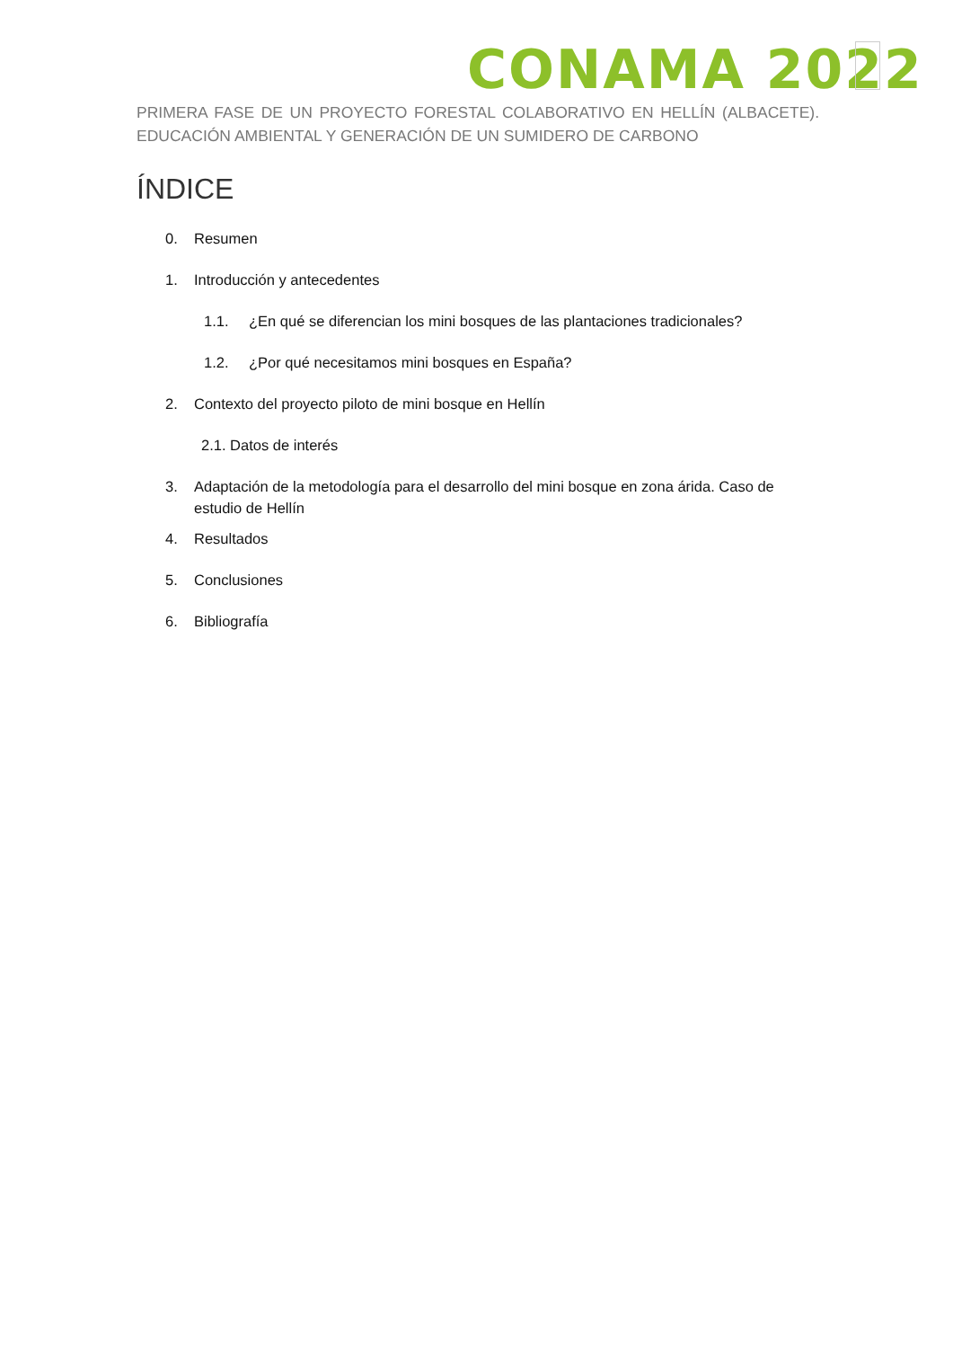CONAMA 2022
PRIMERA FASE DE UN PROYECTO FORESTAL COLABORATIVO EN HELLÍN (ALBACETE). EDUCACIÓN AMBIENTAL Y GENERACIÓN DE UN SUMIDERO DE CARBONO
ÍNDICE
0. Resumen
1. Introducción y antecedentes
1.1. ¿En qué se diferencian los mini bosques de las plantaciones tradicionales?
1.2. ¿Por qué necesitamos mini bosques en España?
2. Contexto del proyecto piloto de mini bosque en Hellín
2.1. Datos de interés
3. Adaptación de la metodología para el desarrollo del mini bosque en zona árida. Caso de estudio de Hellín
4. Resultados
5. Conclusiones
6. Bibliografía